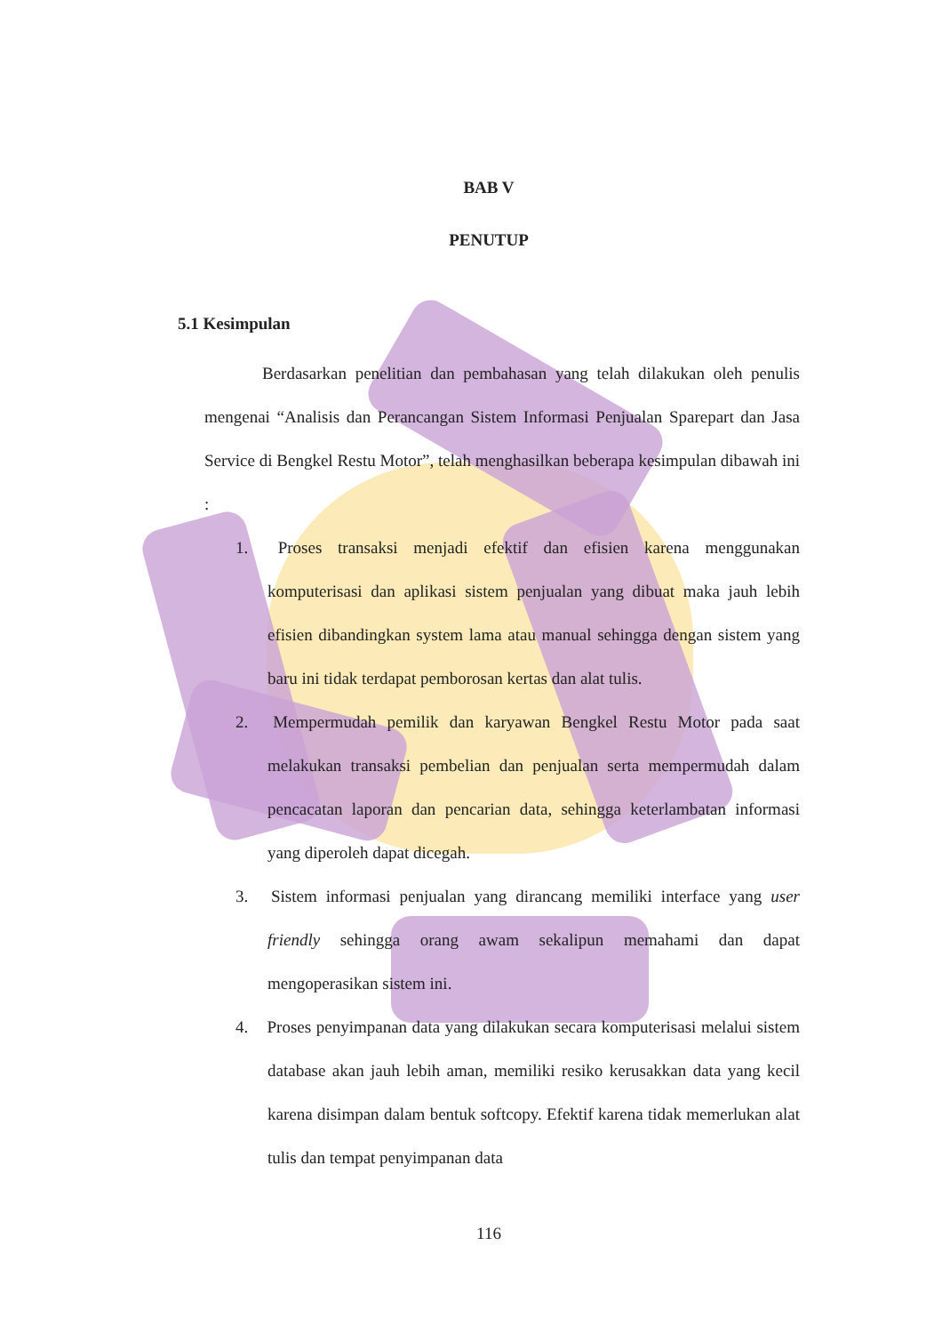BAB V
PENUTUP
5.1 Kesimpulan
Berdasarkan penelitian dan pembahasan yang telah dilakukan oleh penulis mengenai “Analisis dan Perancangan Sistem Informasi Penjualan Sparepart dan Jasa Service di Bengkel Restu Motor”, telah menghasilkan beberapa kesimpulan dibawah ini :
1. Proses transaksi menjadi efektif dan efisien karena menggunakan komputerisasi dan aplikasi sistem penjualan yang dibuat maka jauh lebih efisien dibandingkan system lama atau manual sehingga dengan sistem yang baru ini tidak terdapat pemborosan kertas dan alat tulis.
2. Mempermudah pemilik dan karyawan Bengkel Restu Motor pada saat melakukan transaksi pembelian dan penjualan serta mempermudah dalam pencacatan laporan dan pencarian data, sehingga keterlambatan informasi yang diperoleh dapat dicegah.
3. Sistem informasi penjualan yang dirancang memiliki interface yang user friendly sehingga orang awam sekalipun memahami dan dapat mengoperasikan sistem ini.
4. Proses penyimpanan data yang dilakukan secara komputerisasi melalui sistem database akan jauh lebih aman, memiliki resiko kerusakkan data yang kecil karena disimpan dalam bentuk softcopy. Efektif karena tidak memerlukan alat tulis dan tempat penyimpanan data
116